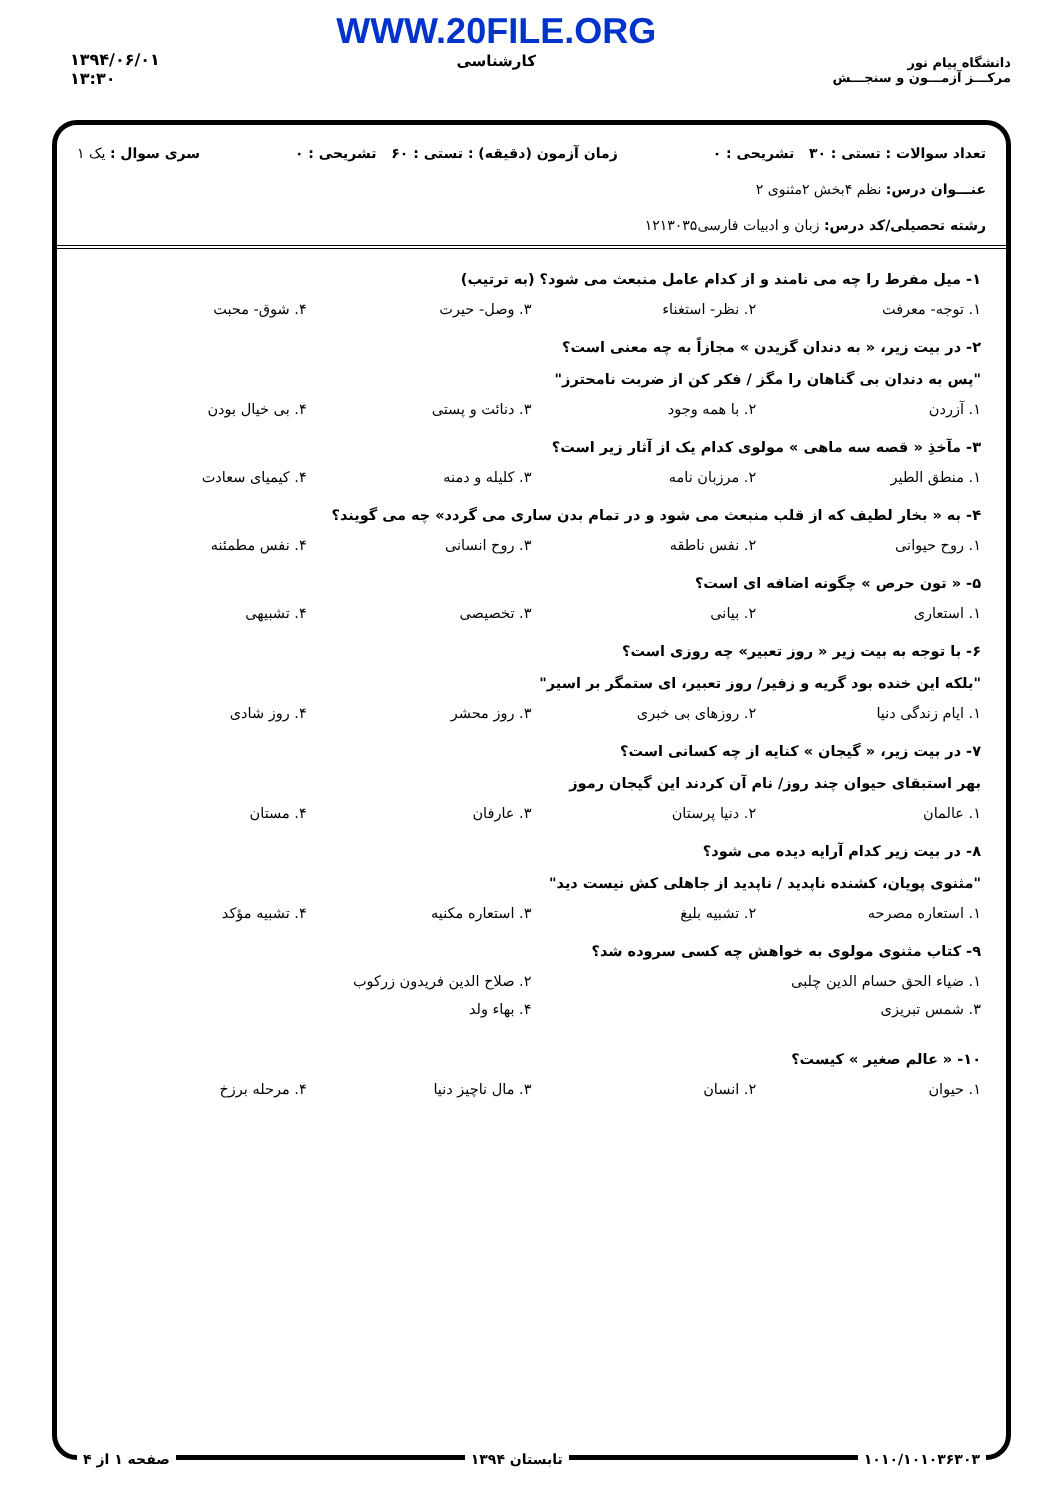دانشگاه پیام نور
مرکـــز آزمـــون و سنجـــش
WWW.20FILE.ORG
کارشناسی
۱۳۹۴/۰۶/۰۱
۱۳:۳۰
تعداد سوالات : تستی : ۳۰ تشریحی : ۰ زمان آزمون (دقیقه) : تستی : ۶۰ تشریحی : ۰ سری سوال : یک ۱
عنـــوان درس: نظم ۴بخش ۲مثنوی ۲
رشته تحصیلی/کد درس: زبان و ادبیات فارسی۱۲۱۳۰۳۵
۱- میل مفرط را چه می نامند و از کدام عامل منبعث می شود؟ (به ترتیب)
۱. توجه- معرفت ۲. نظر- استغناء ۳. وصل- حیرت ۴. شوق- محبت
۲- در بیت زیر، « به دندان گزیدن » مجازاً به چه معنی است؟
"پس به دندان بی گناهان را مگز / فکر کن از ضربت نامحترز"
۱. آزردن ۲. با همه وجود ۳. دنائت و پستی ۴. بی خیال بودن
۳- مآخذِ « قصه سه ماهی » مولوی کدام یک از آثار زیر است؟
۱. منطق الطیر ۲. مرزبان نامه ۳. کلیله و دمنه ۴. کیمیای سعادت
۴- به « بخار لطیف که از قلب منبعث می شود و در تمام بدن ساری می گردد» چه می گویند؟
۱. روح حیوانی ۲. نفس ناطقه ۳. روح انسانی ۴. نفس مطمئنه
۵- « تون حرص » چگونه اضافه ای است؟
۱. استعاری ۲. بیانی ۳. تخصیصی ۴. تشبیهی
۶- با توجه به بیت زیر « روز تعبیر» چه روزی است؟
"بلکه این خنده بود گریه و زفیر/ روز تعبیر، ای ستمگر بر اسیر"
۱. ایام زندگی دنیا ۲. روزهای بی خبری ۳. روز محشر ۴. روز شادی
۷- در بیت زیر، « گیجان » کنایه از چه کسانی است؟
بهر استبقای حیوان چند روز/ نام آن کردند این گیجان رموز
۱. عالمان ۲. دنیا پرستان ۳. عارفان ۴. مستان
۸- در بیت زیر کدام آرایه دیده می شود؟
"مثنوی پویان، کشنده ناپدید / ناپدید از جاهلی کش نیست دید"
۱. استعاره مصرحه ۲. تشبیه بلیغ ۳. استعاره مکنیه ۴. تشبیه مؤکد
۹- کتاب مثنوی مولوی به خواهش چه کسی سروده شد؟
۱. ضیاء الحق حسام الدین چلبی ۲. صلاح الدین فریدون زرکوب ۳. شمس تبریزی ۴. بهاء ولد
۱۰- « عالم صغیر » کیست؟
۱. حیوان ۲. انسان ۳. مال ناچیز دنیا ۴. مرحله برزخ
۱۰۱۰/۱۰۱۰۳۶۳۰۳ تابستان ۱۳۹۴ صفحه ۱ از ۴